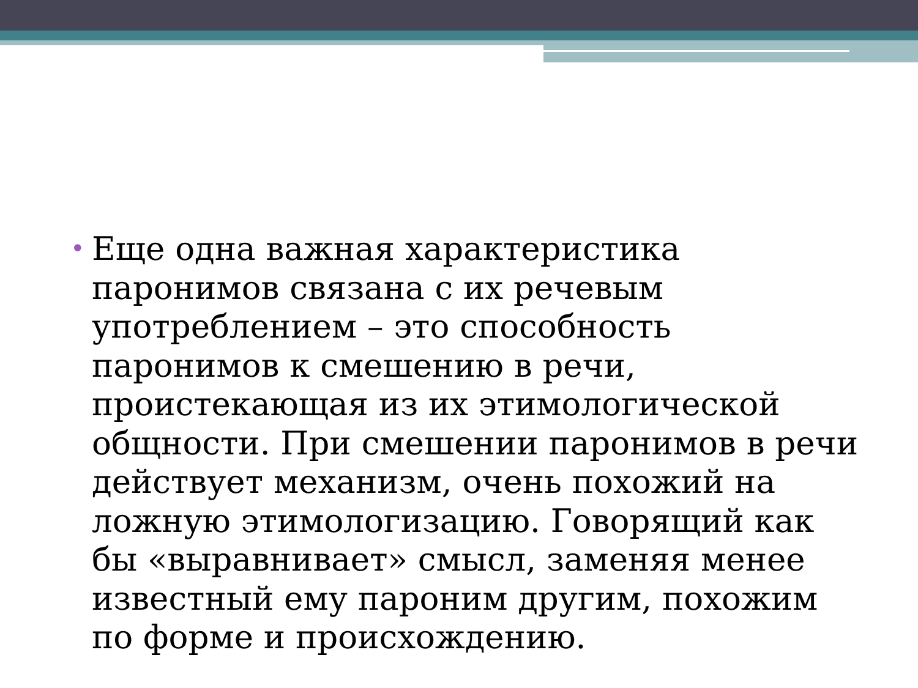•
Еще одна важная характеристика паронимов связана с их речевым употреблением – это способность паронимов к смешению в речи, проистекающая из их этимологической общности. При смешении паронимов в речи действует механизм, очень похожий на ложную этимологизацию. Говорящий как бы «выравнивает» смысл, заменяя менее известный ему пароним другим, похожим по форме и происхождению.